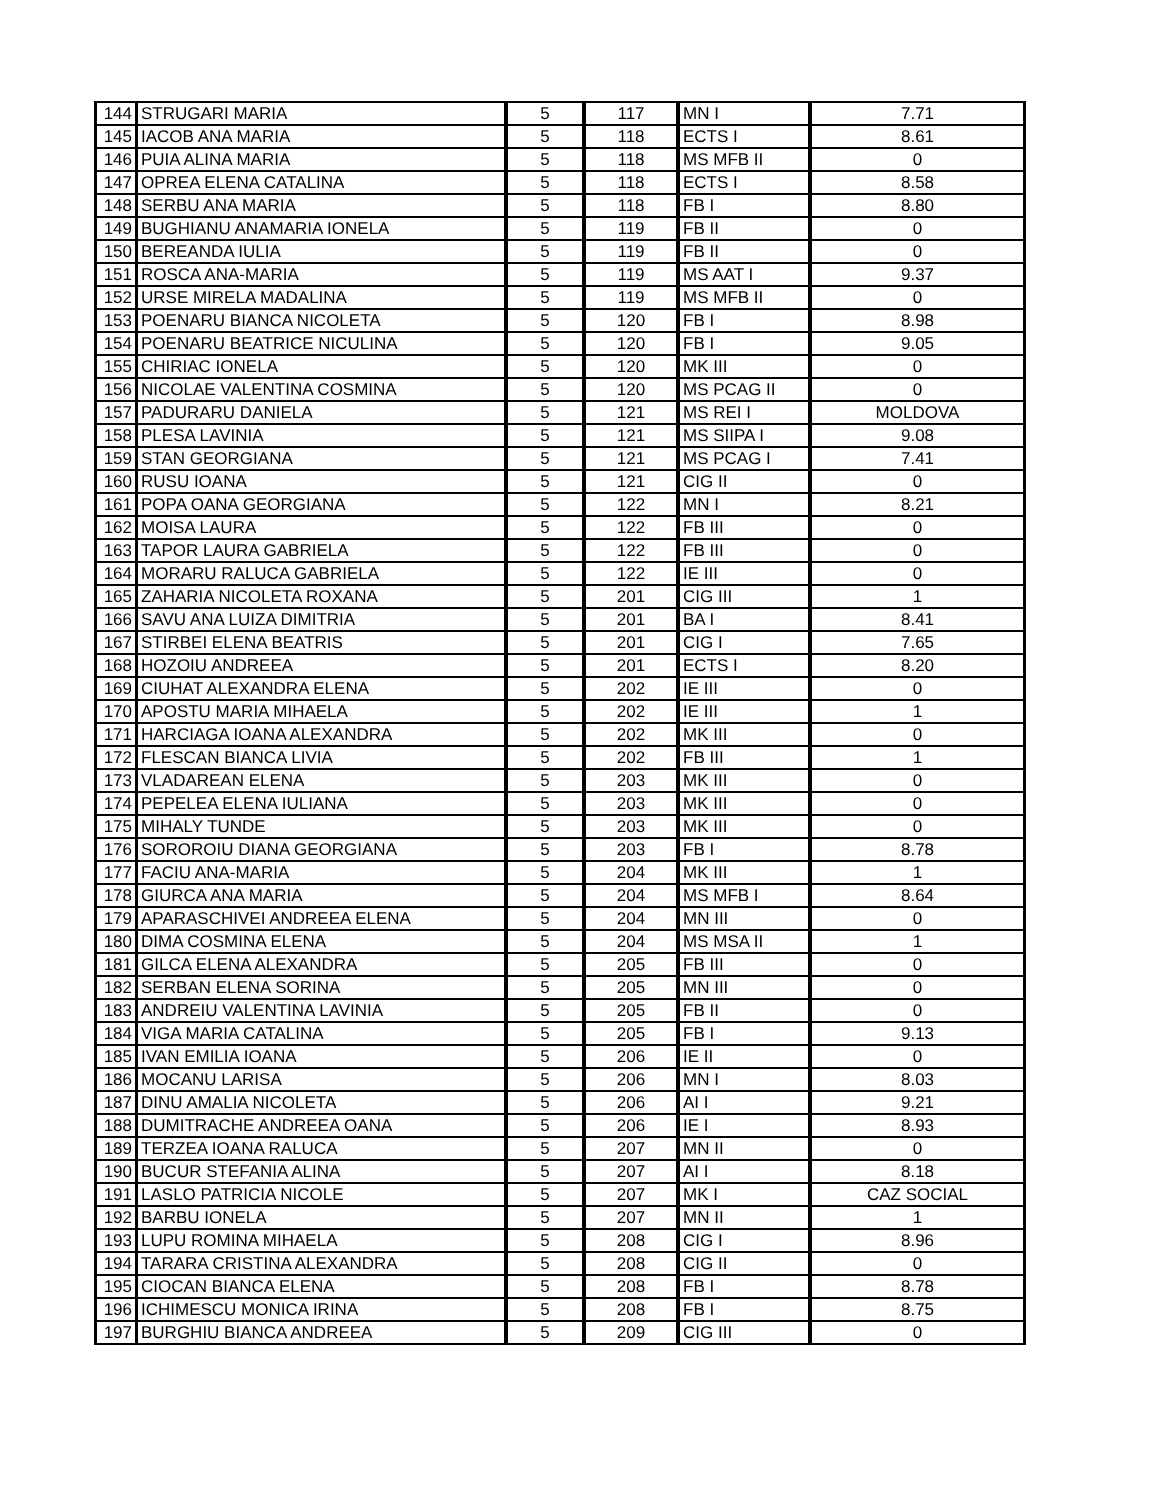| 144 | STRUGARI MARIA | 5 | 117 | MN I | 7.71 |
| 145 | IACOB ANA MARIA | 5 | 118 | ECTS I | 8.61 |
| 146 | PUIA ALINA MARIA | 5 | 118 | MS MFB II | 0 |
| 147 | OPREA ELENA CATALINA | 5 | 118 | ECTS I | 8.58 |
| 148 | SERBU ANA MARIA | 5 | 118 | FB I | 8.80 |
| 149 | BUGHIANU ANAMARIA IONELA | 5 | 119 | FB II | 0 |
| 150 | BEREANDA IULIA | 5 | 119 | FB II | 0 |
| 151 | ROSCA ANA-MARIA | 5 | 119 | MS AAT I | 9.37 |
| 152 | URSE MIRELA MADALINA | 5 | 119 | MS MFB II | 0 |
| 153 | POENARU BIANCA NICOLETA | 5 | 120 | FB I | 8.98 |
| 154 | POENARU BEATRICE NICULINA | 5 | 120 | FB I | 9.05 |
| 155 | CHIRIAC IONELA | 5 | 120 | MK III | 0 |
| 156 | NICOLAE VALENTINA COSMINA | 5 | 120 | MS PCAG II | 0 |
| 157 | PADURARU DANIELA | 5 | 121 | MS REI I | MOLDOVA |
| 158 | PLESA LAVINIA | 5 | 121 | MS SIIPA I | 9.08 |
| 159 | STAN GEORGIANA | 5 | 121 | MS PCAG I | 7.41 |
| 160 | RUSU IOANA | 5 | 121 | CIG II | 0 |
| 161 | POPA OANA GEORGIANA | 5 | 122 | MN I | 8.21 |
| 162 | MOISA LAURA | 5 | 122 | FB III | 0 |
| 163 | TAPOR LAURA GABRIELA | 5 | 122 | FB III | 0 |
| 164 | MORARU RALUCA GABRIELA | 5 | 122 | IE III | 0 |
| 165 | ZAHARIA NICOLETA ROXANA | 5 | 201 | CIG III | 1 |
| 166 | SAVU ANA LUIZA DIMITRIA | 5 | 201 | BA I | 8.41 |
| 167 | STIRBEI ELENA BEATRIS | 5 | 201 | CIG I | 7.65 |
| 168 | HOZOIU ANDREEA | 5 | 201 | ECTS I | 8.20 |
| 169 | CIUHAT ALEXANDRA ELENA | 5 | 202 | IE III | 0 |
| 170 | APOSTU MARIA MIHAELA | 5 | 202 | IE III | 1 |
| 171 | HARCIAGA IOANA ALEXANDRA | 5 | 202 | MK III | 0 |
| 172 | FLESCAN BIANCA LIVIA | 5 | 202 | FB III | 1 |
| 173 | VLADAREAN ELENA | 5 | 203 | MK III | 0 |
| 174 | PEPELEA ELENA IULIANA | 5 | 203 | MK III | 0 |
| 175 | MIHALY TUNDE | 5 | 203 | MK III | 0 |
| 176 | SOROROIU DIANA GEORGIANA | 5 | 203 | FB I | 8.78 |
| 177 | FACIU ANA-MARIA | 5 | 204 | MK III | 1 |
| 178 | GIURCA ANA MARIA | 5 | 204 | MS MFB I | 8.64 |
| 179 | APARASCHIVEI ANDREEA ELENA | 5 | 204 | MN III | 0 |
| 180 | DIMA COSMINA ELENA | 5 | 204 | MS MSA II | 1 |
| 181 | GILCA ELENA ALEXANDRA | 5 | 205 | FB III | 0 |
| 182 | SERBAN ELENA SORINA | 5 | 205 | MN III | 0 |
| 183 | ANDREIU VALENTINA LAVINIA | 5 | 205 | FB II | 0 |
| 184 | VIGA MARIA CATALINA | 5 | 205 | FB I | 9.13 |
| 185 | IVAN EMILIA IOANA | 5 | 206 | IE II | 0 |
| 186 | MOCANU LARISA | 5 | 206 | MN I | 8.03 |
| 187 | DINU AMALIA NICOLETA | 5 | 206 | AI I | 9.21 |
| 188 | DUMITRACHE ANDREEA OANA | 5 | 206 | IE I | 8.93 |
| 189 | TERZEA IOANA RALUCA | 5 | 207 | MN II | 0 |
| 190 | BUCUR STEFANIA ALINA | 5 | 207 | AI I | 8.18 |
| 191 | LASLO PATRICIA NICOLE | 5 | 207 | MK I | CAZ SOCIAL |
| 192 | BARBU IONELA | 5 | 207 | MN II | 1 |
| 193 | LUPU ROMINA MIHAELA | 5 | 208 | CIG I | 8.96 |
| 194 | TARARA CRISTINA ALEXANDRA | 5 | 208 | CIG II | 0 |
| 195 | CIOCAN BIANCA ELENA | 5 | 208 | FB I | 8.78 |
| 196 | ICHIMESCU MONICA IRINA | 5 | 208 | FB I | 8.75 |
| 197 | BURGHIU BIANCA ANDREEA | 5 | 209 | CIG III | 0 |